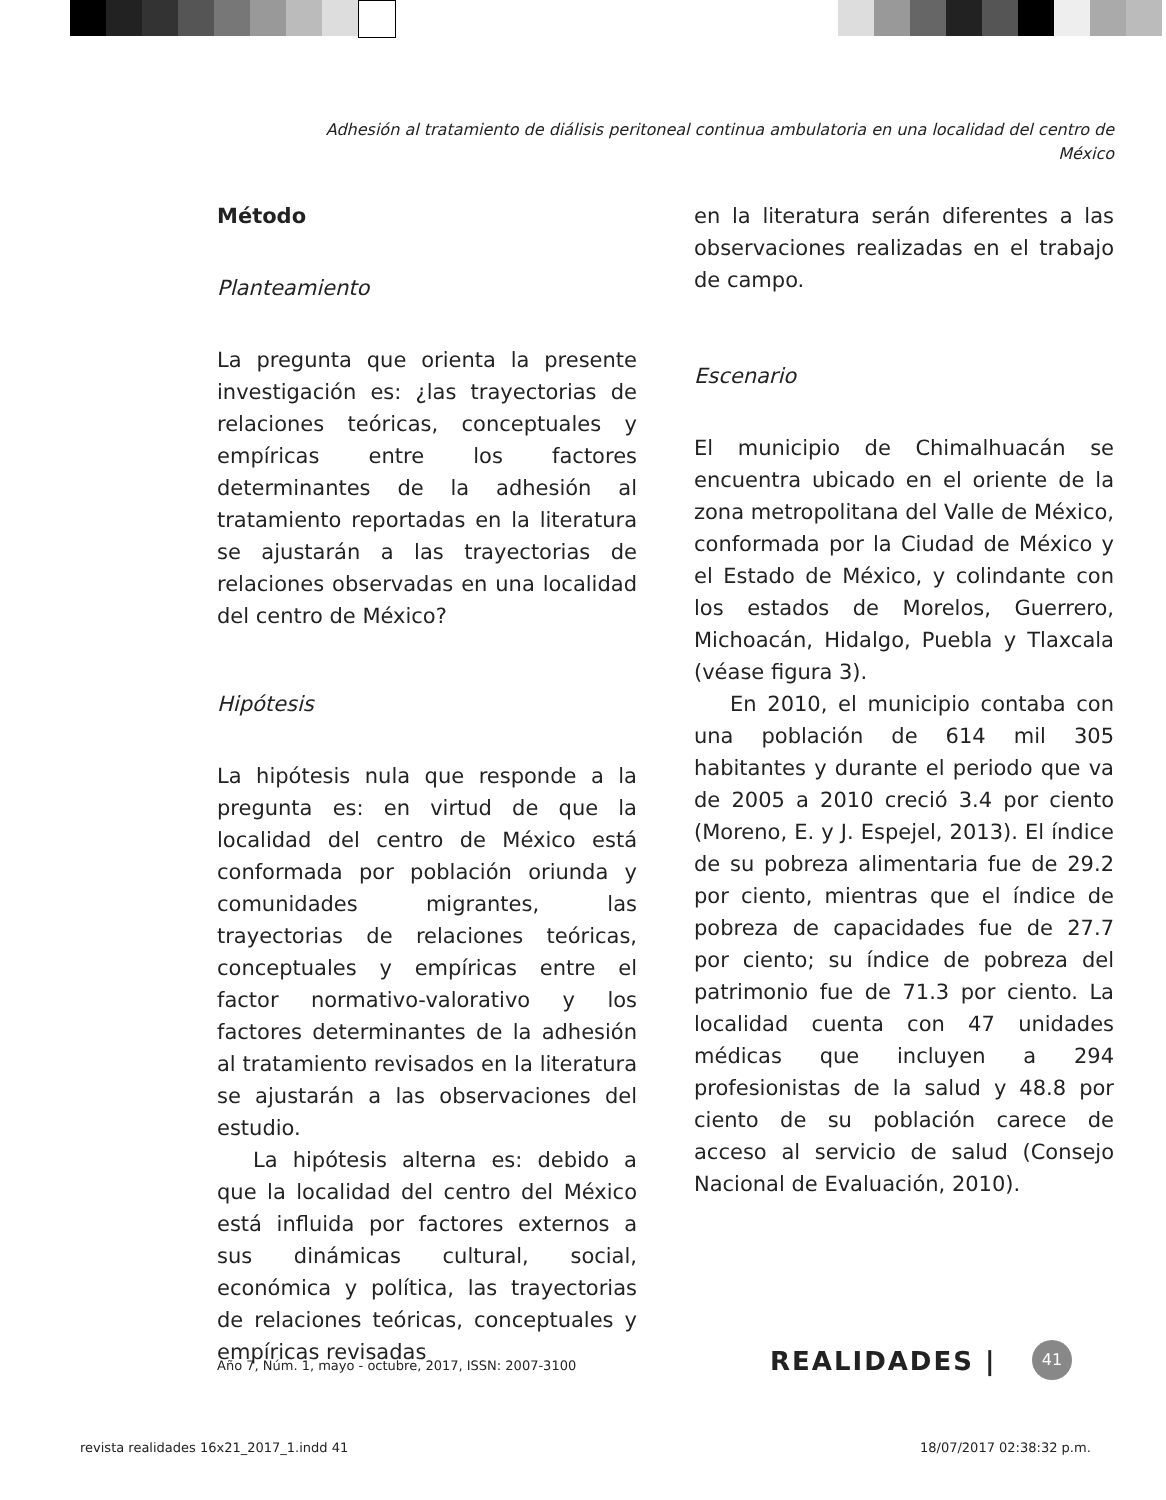Adhesión al tratamiento de diálisis peritoneal continua ambulatoria en una localidad del centro de México
Método
Planteamiento
La pregunta que orienta la presente investigación es: ¿las trayectorias de relaciones teóricas, conceptuales y empíricas entre los factores determinantes de la adhesión al tratamiento reportadas en la literatura se ajustarán a las trayectorias de relaciones observadas en una localidad del centro de México?
Hipótesis
La hipótesis nula que responde a la pregunta es: en virtud de que la localidad del centro de México está conformada por población oriunda y comunidades migrantes, las trayectorias de relaciones teóricas, conceptuales y empíricas entre el factor normativo-valorativo y los factores determinantes de la adhesión al tratamiento revisados en la literatura se ajustarán a las observaciones del estudio.
La hipótesis alterna es: debido a que la localidad del centro del México está influida por factores externos a sus dinámicas cultural, social, económica y política, las trayectorias de relaciones teóricas, conceptuales y empíricas revisadas
en la literatura serán diferentes a las observaciones realizadas en el trabajo de campo.
Escenario
El municipio de Chimalhuacán se encuentra ubicado en el oriente de la zona metropolitana del Valle de México, conformada por la Ciudad de México y el Estado de México, y colindante con los estados de Morelos, Guerrero, Michoacán, Hidalgo, Puebla y Tlaxcala (véase figura 3).
En 2010, el municipio contaba con una población de 614 mil 305 habitantes y durante el periodo que va de 2005 a 2010 creció 3.4 por ciento (Moreno, E. y J. Espejel, 2013). El índice de su pobreza alimentaria fue de 29.2 por ciento, mientras que el índice de pobreza de capacidades fue de 27.7 por ciento; su índice de pobreza del patrimonio fue de 71.3 por ciento. La localidad cuenta con 47 unidades médicas que incluyen a 294 profesionistas de la salud y 48.8 por ciento de su población carece de acceso al servicio de salud (Consejo Nacional de Evaluación, 2010).
Año 7, Núm. 1, mayo - octubre, 2017, ISSN: 2007-3100
REALIDADES | 41
revista realidades 16x21_2017_1.indd 41
18/07/2017 02:38:32 p.m.